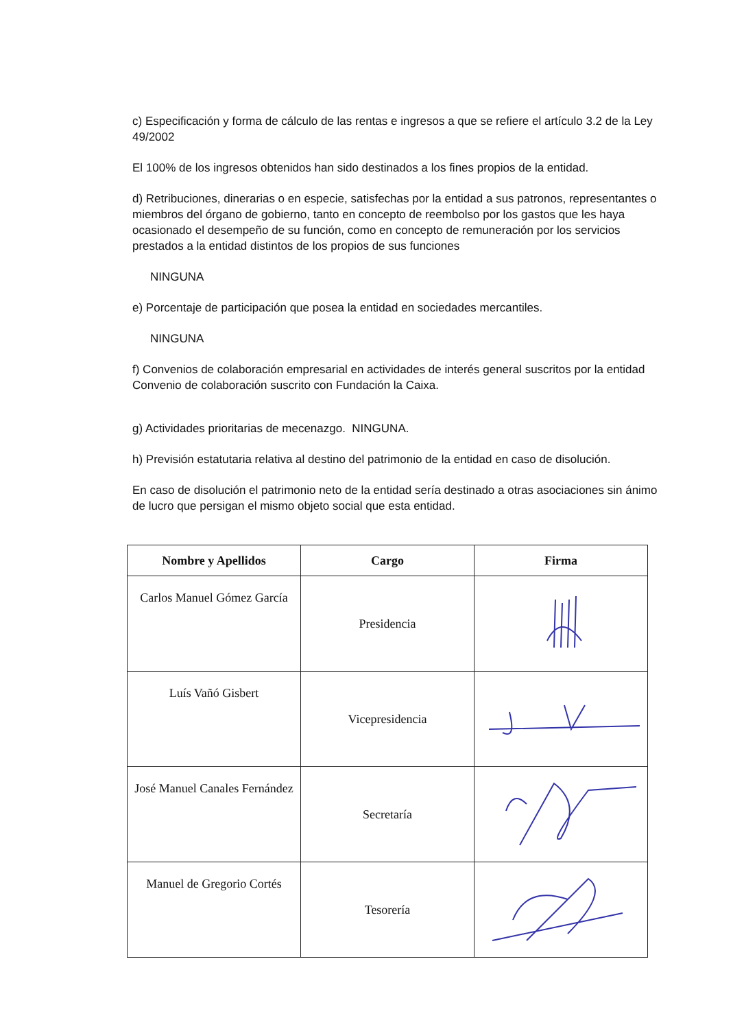c) Especificación y forma de cálculo de las rentas e ingresos a que se refiere el artículo 3.2 de la Ley 49/2002
El 100% de los ingresos obtenidos han sido destinados a los fines propios de la entidad.
d) Retribuciones, dinerarias o en especie, satisfechas por la entidad a sus patronos, representantes o miembros del órgano de gobierno, tanto en concepto de reembolso por los gastos que les haya ocasionado el desempeño de su función, como en concepto de remuneración por los servicios prestados a la entidad distintos de los propios de sus funciones
NINGUNA
e) Porcentaje de participación que posea la entidad en sociedades mercantiles.
NINGUNA
f) Convenios de colaboración empresarial en actividades de interés general suscritos por la entidad Convenio de colaboración suscrito con Fundación la Caixa.
g) Actividades prioritarias de mecenazgo. NINGUNA.
h) Previsión estatutaria relativa al destino del patrimonio de la entidad en caso de disolución.
En caso de disolución el patrimonio neto de la entidad sería destinado a otras asociaciones sin ánimo de lucro que persigan el mismo objeto social que esta entidad.
| Nombre y Apellidos | Cargo | Firma |
| --- | --- | --- |
| Carlos Manuel Gómez García | Presidencia | |
| Luís Vañó Gisbert | Vicepresidencia | |
| José Manuel Canales Fernández | Secretaría | |
| Manuel de Gregorio Cortés | Tesorería | |